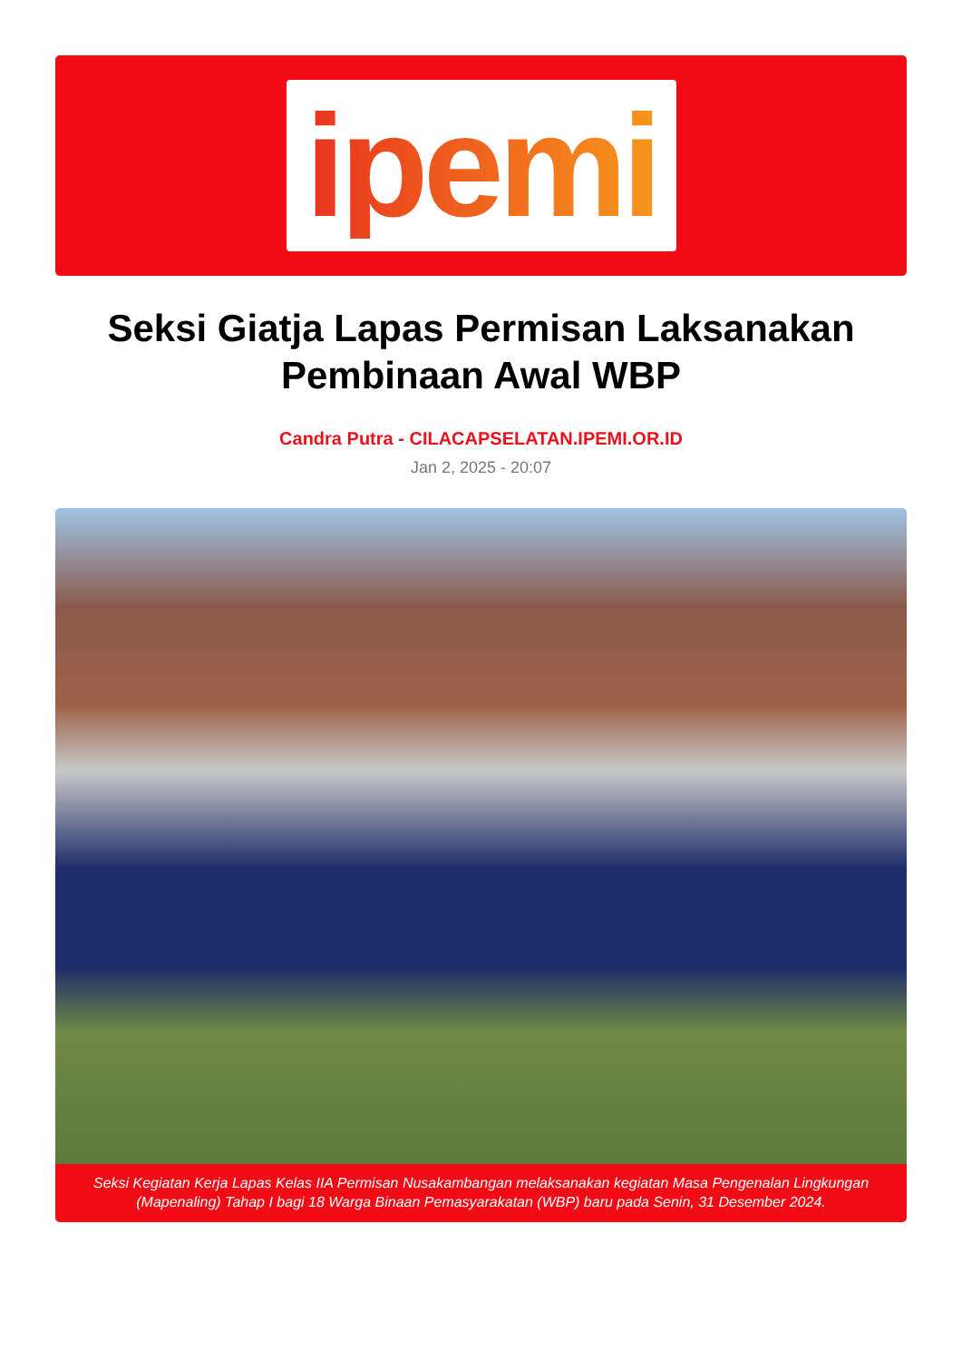ipemi
Seksi Giatja Lapas Permisan Laksanakan Pembinaan Awal WBP
Candra Putra - CILACAPSELATAN.IPEMI.OR.ID
Jan 2, 2025 - 20:07
Seksi Kegiatan Kerja Lapas Kelas IIA Permisan Nusakambangan melaksanakan kegiatan Masa Pengenalan Lingkungan (Mapenaling) Tahap I bagi 18 Warga Binaan Pemasyarakatan (WBP) baru pada Senin, 31 Desember 2024.